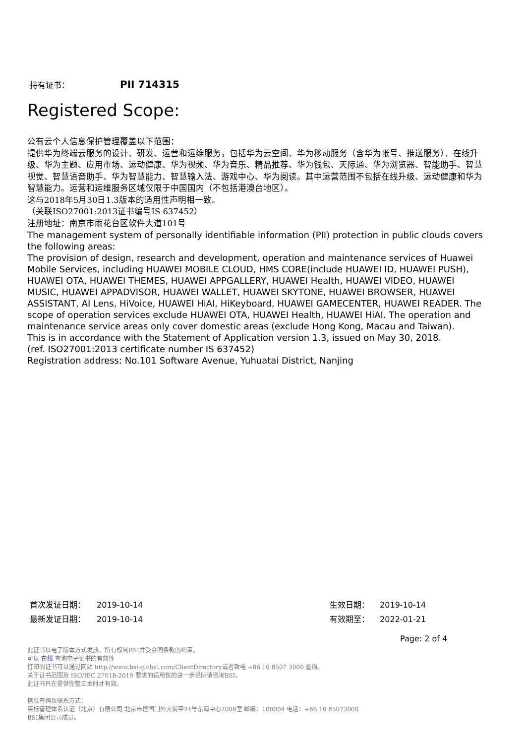持有证书：
PII 714315
Registered Scope:
公有云个人信息保护管理覆盖以下范围：
提供华为终端云服务的设计、研发、运营和运维服务，包括华为云空间、华为移动服务（含华为帐号、推送服务）、在线升级、华为主题、应用市场、运动健康、华为视频、华为音乐、精品推荐、华为钱包、天际通、华为浏览器、智能助手、智慧视觉、智慧语音助手、华为智慧能力、智慧输入法、游戏中心、华为阅读。其中运营范围不包括在线升级、运动健康和华为智慧能力。运营和运维服务区域仅限于中国国内（不包括港澳台地区）。
这与2018年5月30日1.3版本的适用性声明相一致。
（关联ISO27001:2013证书编号IS 637452）
注册地址：南京市雨花台区软件大道101号
The management system of personally identifiable information (PII) protection in public clouds covers the following areas:
The provision of design, research and development, operation and maintenance services of Huawei Mobile Services, including HUAWEI MOBILE CLOUD, HMS CORE(include HUAWEI ID, HUAWEI PUSH), HUAWEI OTA, HUAWEI THEMES, HUAWEI APPGALLERY, HUAWEI Health, HUAWEI VIDEO, HUAWEI MUSIC, HUAWEI APPADVISOR, HUAWEI WALLET, HUAWEI SKYTONE, HUAWEI BROWSER, HUAWEI ASSISTANT, AI Lens, HiVoice, HUAWEI HiAI, HiKeyboard, HUAWEI GAMECENTER, HUAWEI READER. The scope of operation services exclude HUAWEI OTA, HUAWEI Health, HUAWEI HiAI. The operation and maintenance service areas only cover domestic areas (exclude Hong Kong, Macau and Taiwan).
This is in accordance with the Statement of Application version 1.3, issued on May 30, 2018.
(ref. ISO27001:2013 certificate number IS 637452)
Registration address: No.101 Software Avenue, Yuhuatai District, Nanjing
首次发证日期： 2019-10-14
最新发证日期： 2019-10-14
生效日期： 2019-10-14
有效期至： 2022-01-21
Page: 2 of 4
此证书以电子版本方式发放，所有权属BSI并受合同条款的约束。
可以 在线 查询电子证书的有效性
打印的证书可以通过网站 http://www.bsi-global.com/ClientDirectory或者致电 +86 10 8507 3000 查询。
关于证书范围及 ISO/IEC 27018:2019 要求的适用性的进一步说明请咨询BSI。
此证书只在提供完整正本时才有效。
信息查询及联系方式：
英标管理体系认证（北京）有限公司 北京市建国门外大街甲24号东海中心2008室 邮编：100004 电话：+86 10 85073000
BSI集团公司成员。